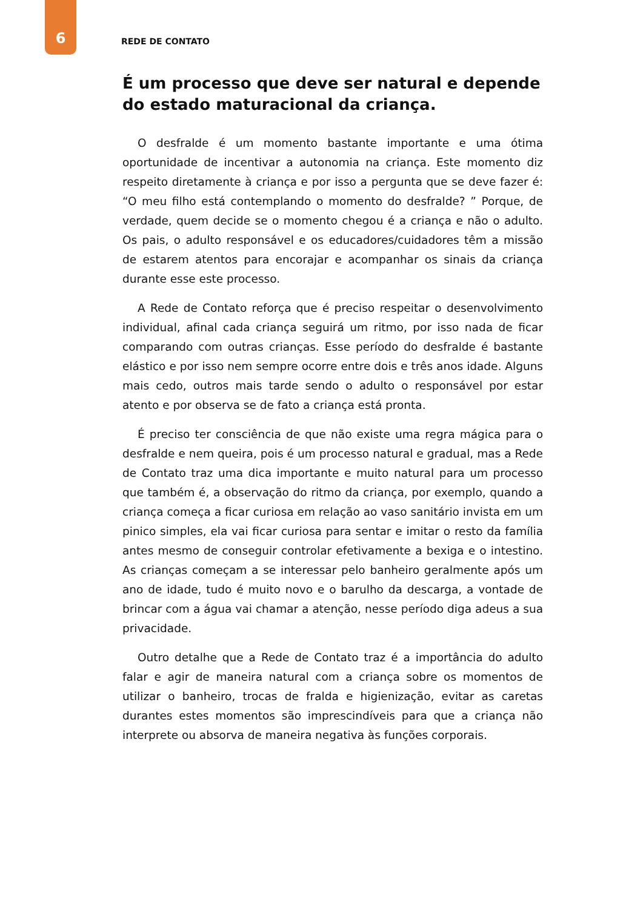6
REDE DE CONTATO
É um processo que deve ser natural e depende do estado maturacional da criança.
O desfralde é um momento bastante importante e uma ótima oportunidade de incentivar a autonomia na criança. Este momento diz respeito diretamente à criança e por isso a pergunta que se deve fazer é: “O meu filho está contemplando o momento do desfralde? ” Porque, de verdade, quem decide se o momento chegou é a criança e não o adulto. Os pais, o adulto responsável e os educadores/cuidadores têm a missão de estarem atentos para encorajar e acompanhar os sinais da criança durante esse este processo.
A Rede de Contato reforça que é preciso respeitar o desenvolvimento individual, afinal cada criança seguirá um ritmo, por isso nada de ficar comparando com outras crianças. Esse período do desfralde é bastante elástico e por isso nem sempre ocorre entre dois e três anos idade. Alguns mais cedo, outros mais tarde sendo o adulto o responsável por estar atento e por observa se de fato a criança está pronta.
É preciso ter consciência de que não existe uma regra mágica para o desfralde e nem queira, pois é um processo natural e gradual, mas a Rede de Contato traz uma dica importante e muito natural para um processo que também é, a observação do ritmo da criança, por exemplo, quando a criança começa a ficar curiosa em relação ao vaso sanitário invista em um pinico simples, ela vai ficar curiosa para sentar e imitar o resto da família antes mesmo de conseguir controlar efetivamente a bexiga e o intestino. As crianças começam a se interessar pelo banheiro geralmente após um ano de idade, tudo é muito novo e o barulho da descarga, a vontade de brincar com a água vai chamar a atenção, nesse período diga adeus a sua privacidade.
Outro detalhe que a Rede de Contato traz é a importância do adulto falar e agir de maneira natural com a criança sobre os momentos de utilizar o banheiro, trocas de fralda e higienização, evitar as caretas durantes estes momentos são imprescindíveis para que a criança não interprete ou absorva de maneira negativa às funções corporais.